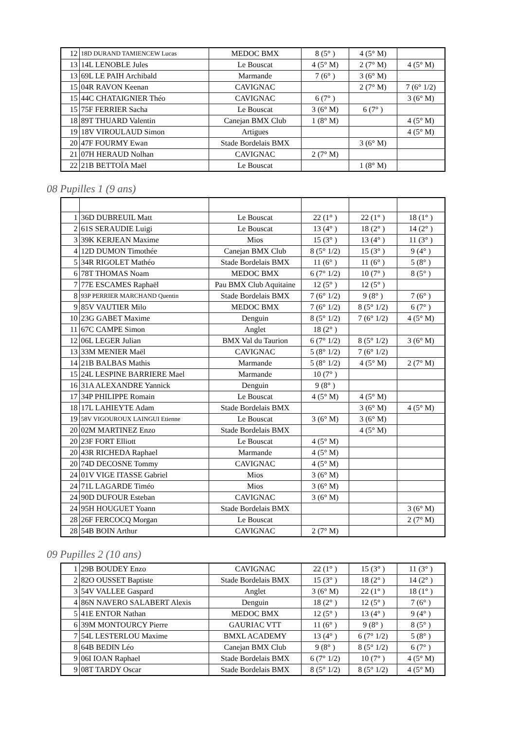| 12 | 18D DURAND TAMIENCEW Lucas | MEDOC BMX | 8 (5° ) | 4 (5° M) | |
| 13 | 14L LENOBLE Jules | Le Bouscat | 4 (5° M) | 2 (7° M) | 4 (5° M) |
| 13 | 69L LE PAIH Archibald | Marmande | 7 (6° ) | 3 (6° M) | |
| 15 | 04R RAVON Keenan | CAVIGNAC | | 2 (7° M) | 7 (6° 1/2) |
| 15 | 44C CHATAIGNIER Théo | CAVIGNAC | 6 (7° ) | | 3 (6° M) |
| 15 | 75F FERRIER Sacha | Le Bouscat | 3 (6° M) | 6 (7° ) | |
| 18 | 89T THUARD Valentin | Canejan BMX Club | 1 (8° M) | | 4 (5° M) |
| 19 | 18V VIROULAUD Simon | Artigues | | | 4 (5° M) |
| 20 | 47F FOURMY Ewan | Stade Bordelais BMX | | 3 (6° M) | |
| 21 | 07H HERAUD Nolhan | CAVIGNAC | 2 (7° M) | | |
| 22 | 21B BETTOÏA Maël | Le Bouscat | | 1 (8° M) | |
08 Pupilles 1 (9 ans)
| 1 | 36D DUBREUIL Matt | Le Bouscat | 22 (1° ) | 22 (1° ) | 18 (1° ) |
| 2 | 61S SERAUDIE Luigi | Le Bouscat | 13 (4° ) | 18 (2° ) | 14 (2° ) |
| 3 | 39K KERJEAN Maxime | Mios | 15 (3° ) | 13 (4° ) | 11 (3° ) |
| 4 | 12D DUMON Timothée | Canejan BMX Club | 8 (5° 1/2) | 15 (3° ) | 9 (4° ) |
| 5 | 34R RIGOLET Mathéo | Stade Bordelais BMX | 11 (6° ) | 11 (6° ) | 5 (8° ) |
| 6 | 78T THOMAS Noam | MEDOC BMX | 6 (7° 1/2) | 10 (7° ) | 8 (5° ) |
| 7 | 77E ESCAMES Raphaël | Pau BMX Club Aquitaine | 12 (5° ) | 12 (5° ) | |
| 8 | 93P PERRIER MARCHAND Quentin | Stade Bordelais BMX | 7 (6° 1/2) | 9 (8° ) | 7 (6° ) |
| 9 | 85V VAUTIER Milo | MEDOC BMX | 7 (6° 1/2) | 8 (5° 1/2) | 6 (7° ) |
| 10 | 23G GABET Maxime | Denguin | 8 (5° 1/2) | 7 (6° 1/2) | 4 (5° M) |
| 11 | 67C CAMPE Simon | Anglet | 18 (2° ) | | |
| 12 | 06L LEGER Julian | BMX Val du Taurion | 6 (7° 1/2) | 8 (5° 1/2) | 3 (6° M) |
| 13 | 33M MENIER Maël | CAVIGNAC | 5 (8° 1/2) | 7 (6° 1/2) | |
| 14 | 21B BALBAS Mathis | Marmande | 5 (8° 1/2) | 4 (5° M) | 2 (7° M) |
| 15 | 24L LESPINE BARRIERE Mael | Marmande | 10 (7° ) | | |
| 16 | 31A ALEXANDRE Yannick | Denguin | 9 (8° ) | | |
| 17 | 34P PHILIPPE Romain | Le Bouscat | 4 (5° M) | 4 (5° M) | |
| 18 | 17L LAHIEYTE Adam | Stade Bordelais BMX | | 3 (6° M) | 4 (5° M) |
| 19 | 58V VIGOUROUX LAINGUI Etienne | Le Bouscat | 3 (6° M) | 3 (6° M) | |
| 20 | 02M MARTINEZ Enzo | Stade Bordelais BMX | | 4 (5° M) | |
| 20 | 23F FORT Elliott | Le Bouscat | 4 (5° M) | | |
| 20 | 43R RICHEDA Raphael | Marmande | 4 (5° M) | | |
| 20 | 74D DECOSNE Tommy | CAVIGNAC | 4 (5° M) | | |
| 24 | 01V VIGE ITASSE Gabriel | Mios | 3 (6° M) | | |
| 24 | 71L LAGARDE Timéo | Mios | 3 (6° M) | | |
| 24 | 90D DUFOUR Esteban | CAVIGNAC | 3 (6° M) | | |
| 24 | 95H HOUGUET Yoann | Stade Bordelais BMX | | | 3 (6° M) |
| 28 | 26F FERCOCQ Morgan | Le Bouscat | | | 2 (7° M) |
| 28 | 54B BOIN Arthur | CAVIGNAC | 2 (7° M) | | |
09 Pupilles 2 (10 ans)
| 1 | 29B BOUDEY Enzo | CAVIGNAC | 22 (1° ) | 15 (3° ) | 11 (3° ) |
| 2 | 82O OUSSET Baptiste | Stade Bordelais BMX | 15 (3° ) | 18 (2° ) | 14 (2° ) |
| 3 | 54V VALLEE Gaspard | Anglet | 3 (6° M) | 22 (1° ) | 18 (1° ) |
| 4 | 86N NAVERO SALABERT Alexis | Denguin | 18 (2° ) | 12 (5° ) | 7 (6° ) |
| 5 | 41E ENTOR Nathan | MEDOC BMX | 12 (5° ) | 13 (4° ) | 9 (4° ) |
| 6 | 39M MONTOURCY Pierre | GAURIAC VTT | 11 (6° ) | 9 (8° ) | 8 (5° ) |
| 7 | 54L LESTERLOU Maxime | BMXL ACADEMY | 13 (4° ) | 6 (7° 1/2) | 5 (8° ) |
| 8 | 64B BEDIN Léo | Canejan BMX Club | 9 (8° ) | 8 (5° 1/2) | 6 (7° ) |
| 9 | 06I IOAN Raphael | Stade Bordelais BMX | 6 (7° 1/2) | 10 (7° ) | 4 (5° M) |
| 9 | 08T TARDY Oscar | Stade Bordelais BMX | 8 (5° 1/2) | 8 (5° 1/2) | 4 (5° M) |